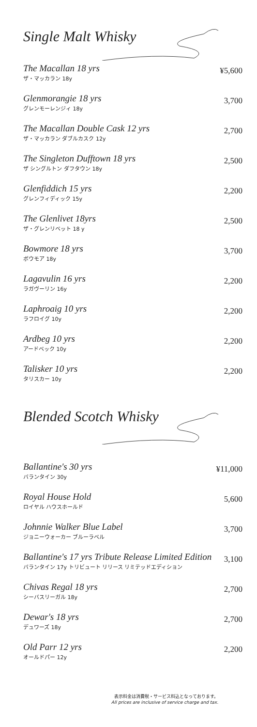Single Malt Whisky
The Macallan 18 yrs
ザ・マッカラン 18y
¥5,600
Glenmorangie 18 yrs
グレンモーレンジィ 18y
3,700
The Macallan Double Cask 12 yrs
ザ・マッカラン ダブルカスク 12y
2,700
The Singleton Dufftown 18 yrs
ザ シングルトン ダフタウン 18y
2,500
Glenfiddich 15 yrs
グレンフィディック 15y
2,200
The Glenlivet 18yrs
ザ・グレンリベット 18 y
2,500
Bowmore 18 yrs
ボウモア 18y
3,700
Lagavulin 16 yrs
ラガヴーリン 16y
2,200
Laphroaig 10 yrs
ラフロイグ 10y
2,200
Ardbeg 10 yrs
アードベック 10y
2,200
Talisker 10 yrs
タリスカー 10y
2,200
Blended Scotch Whisky
Ballantine's 30 yrs
バランタイン 30y
¥11,000
Royal House Hold
ロイヤル ハウスホールド
5,600
Johnnie Walker Blue Label
ジョニーウォーカー ブルーラベル
3,700
Ballantine's 17 yrs Tribute Release Limited Edition
バランタイン 17y トリビュート リリース リミテッドエディション
3,100
Chivas Regal 18 yrs
シーバスリーガル 18y
2,700
Dewar's 18 yrs
デュワーズ 18y
2,700
Old Parr 12 yrs
オールドパー 12y
2,200
表示料金は消費税・サービス料込となっております。
All prices are inclusive of service charge and tax.